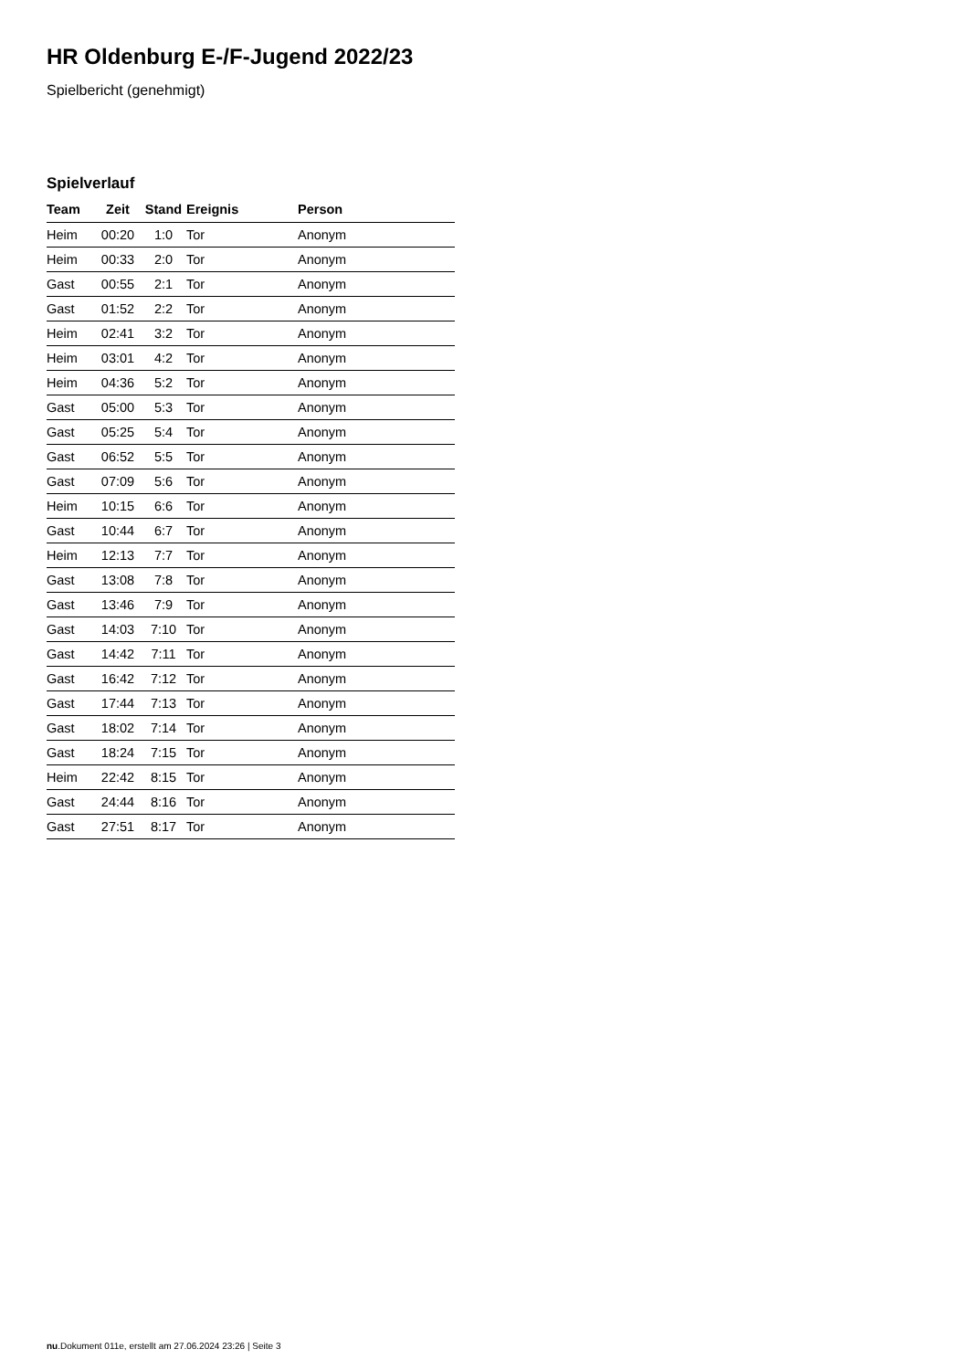HR Oldenburg E-/F-Jugend 2022/23
Spielbericht (genehmigt)
Spielverlauf
| Team | Zeit | Stand | Ereignis | Person |
| --- | --- | --- | --- | --- |
| Heim | 00:20 | 1:0 | Tor | Anonym |
| Heim | 00:33 | 2:0 | Tor | Anonym |
| Gast | 00:55 | 2:1 | Tor | Anonym |
| Gast | 01:52 | 2:2 | Tor | Anonym |
| Heim | 02:41 | 3:2 | Tor | Anonym |
| Heim | 03:01 | 4:2 | Tor | Anonym |
| Heim | 04:36 | 5:2 | Tor | Anonym |
| Gast | 05:00 | 5:3 | Tor | Anonym |
| Gast | 05:25 | 5:4 | Tor | Anonym |
| Gast | 06:52 | 5:5 | Tor | Anonym |
| Gast | 07:09 | 5:6 | Tor | Anonym |
| Heim | 10:15 | 6:6 | Tor | Anonym |
| Gast | 10:44 | 6:7 | Tor | Anonym |
| Heim | 12:13 | 7:7 | Tor | Anonym |
| Gast | 13:08 | 7:8 | Tor | Anonym |
| Gast | 13:46 | 7:9 | Tor | Anonym |
| Gast | 14:03 | 7:10 | Tor | Anonym |
| Gast | 14:42 | 7:11 | Tor | Anonym |
| Gast | 16:42 | 7:12 | Tor | Anonym |
| Gast | 17:44 | 7:13 | Tor | Anonym |
| Gast | 18:02 | 7:14 | Tor | Anonym |
| Gast | 18:24 | 7:15 | Tor | Anonym |
| Heim | 22:42 | 8:15 | Tor | Anonym |
| Gast | 24:44 | 8:16 | Tor | Anonym |
| Gast | 27:51 | 8:17 | Tor | Anonym |
nu.Dokument 011e, erstellt am 27.06.2024 23:26 | Seite 3